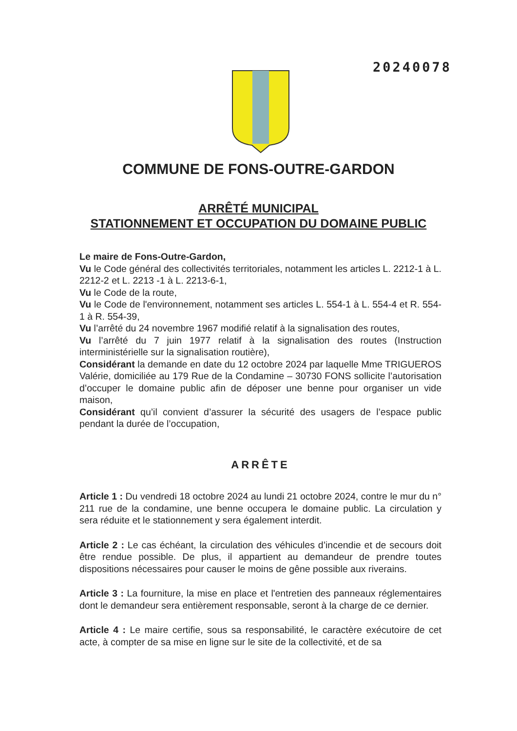20240078
COMMUNE DE FONS-OUTRE-GARDON
ARRÊTÉ MUNICIPAL
STATIONNEMENT ET OCCUPATION DU DOMAINE PUBLIC
Le maire de Fons-Outre-Gardon,
Vu le Code général des collectivités territoriales, notamment les articles L. 2212-1 à L. 2212-2 et L. 2213 -1 à L. 2213-6-1,
Vu le Code de la route,
Vu le Code de l'environnement, notamment ses articles L. 554-1 à L. 554-4 et R. 554-1 à R. 554-39,
Vu l’arrêté du 24 novembre 1967 modifié relatif à la signalisation des routes,
Vu l’arrêté du 7 juin 1977 relatif à la signalisation des routes (Instruction interministérielle sur la signalisation routière),
Considérant la demande en date du 12 octobre 2024 par laquelle Mme TRIGUEROS Valérie, domiciliée au 179 Rue de la Condamine – 30730 FONS sollicite l’autorisation d’occuper le domaine public afin de déposer une benne pour organiser un vide maison,
Considérant qu’il convient d’assurer la sécurité des usagers de l’espace public pendant la durée de l’occupation,
ARRÊTE
Article 1 : Du vendredi 18 octobre 2024 au lundi 21 octobre 2024, contre le mur du n° 211 rue de la condamine, une benne occupera le domaine public. La circulation y sera réduite et le stationnement y sera également interdit.
Article 2 : Le cas échéant, la circulation des véhicules d’incendie et de secours doit être rendue possible. De plus, il appartient au demandeur de prendre toutes dispositions nécessaires pour causer le moins de gêne possible aux riverains.
Article 3 : La fourniture, la mise en place et l'entretien des panneaux réglementaires dont le demandeur sera entièrement responsable, seront à la charge de ce dernier.
Article 4 : Le maire certifie, sous sa responsabilité, le caractère exécutoire de cet acte, à compter de sa mise en ligne sur le site de la collectivité, et de sa